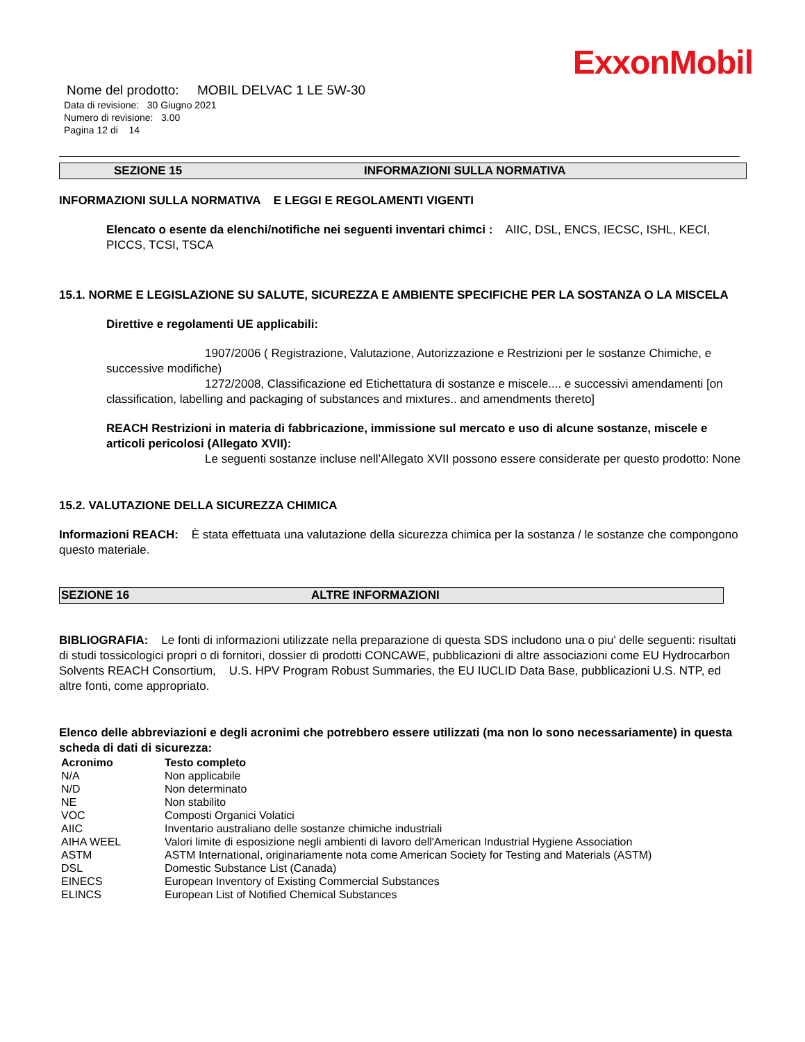ExxonMobil
Nome del prodotto: MOBIL DELVAC 1 LE 5W-30
Data di revisione: 30 Giugno 2021
Numero di revisione: 3.00
Pagina 12 di 14
SEZIONE 15 INFORMAZIONI SULLA NORMATIVA
INFORMAZIONI SULLA NORMATIVA E LEGGI E REGOLAMENTI VIGENTI
Elencato o esente da elenchi/notifiche nei seguenti inventari chimci : AIIC, DSL, ENCS, IECSC, ISHL, KECI, PICCS, TCSI, TSCA
15.1. NORME E LEGISLAZIONE SU SALUTE, SICUREZZA E AMBIENTE SPECIFICHE PER LA SOSTANZA O LA MISCELA
Direttive e regolamenti UE applicabili:
1907/2006 ( Registrazione, Valutazione, Autorizzazione e Restrizioni per le sostanze Chimiche, e successive modifiche)
1272/2008, Classificazione ed Etichettatura di sostanze e miscele.... e successivi amendamenti [on classification, labelling and packaging of substances and mixtures.. and amendments thereto]
REACH Restrizioni in materia di fabbricazione, immissione sul mercato e uso di alcune sostanze, miscele e articoli pericolosi (Allegato XVII):
Le seguenti sostanze incluse nell’Allegato XVII possono essere considerate per questo prodotto: None
15.2. VALUTAZIONE DELLA SICUREZZA CHIMICA
Informazioni REACH: È stata effettuata una valutazione della sicurezza chimica per la sostanza / le sostanze che compongono questo materiale.
SEZIONE 16 ALTRE INFORMAZIONI
BIBLIOGRAFIA: Le fonti di informazioni utilizzate nella preparazione di questa SDS includono una o piu' delle seguenti: risultati di studi tossicologici propri o di fornitori, dossier di prodotti CONCAWE, pubblicazioni di altre associazioni come EU Hydrocarbon Solvents REACH Consortium, U.S. HPV Program Robust Summaries, the EU IUCLID Data Base, pubblicazioni U.S. NTP, ed altre fonti, come appropriato.
Elenco delle abbreviazioni e degli acronimi che potrebbero essere utilizzati (ma non lo sono necessariamente) in questa scheda di dati di sicurezza:
| Acronimo | Testo completo |
| --- | --- |
| N/A | Non applicabile |
| N/D | Non determinato |
| NE | Non stabilito |
| VOC | Composti Organici Volatici |
| AIIC | Inventario australiano delle sostanze chimiche industriali |
| AIHA WEEL | Valori limite di esposizione negli ambienti di lavoro dell'American Industrial Hygiene Association |
| ASTM | ASTM International, originariamente nota come American Society for Testing and Materials (ASTM) |
| DSL | Domestic Substance List (Canada) |
| EINECS | European Inventory of Existing Commercial Substances |
| ELINCS | European List of Notified Chemical Substances |